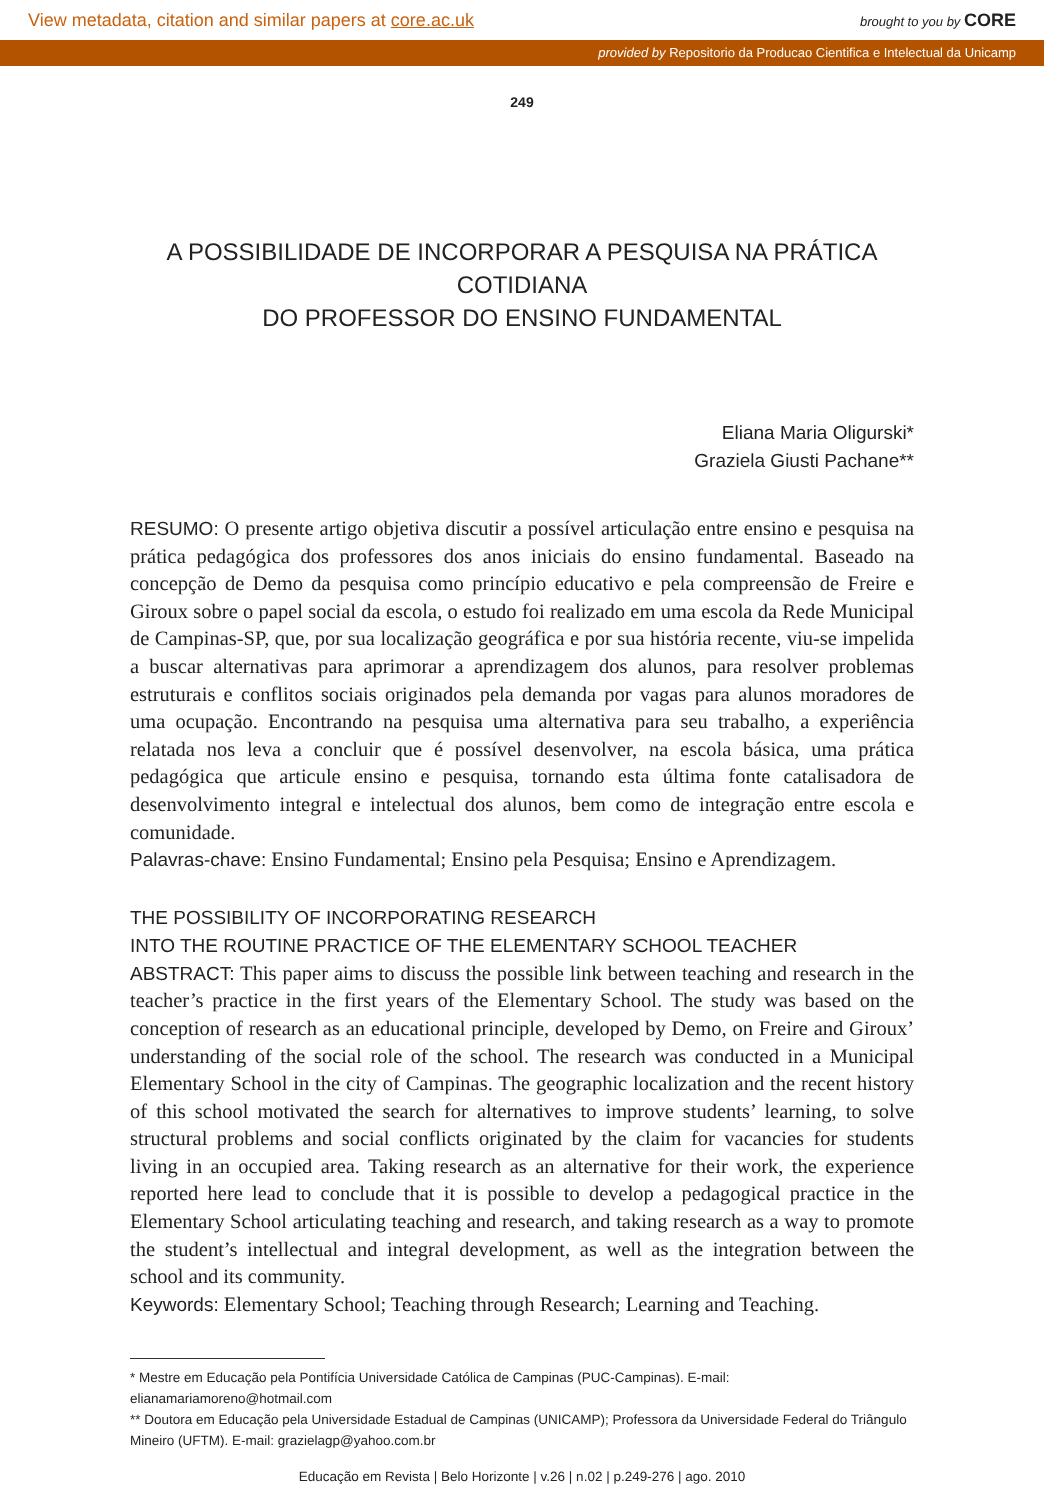View metadata, citation and similar papers at core.ac.uk brought to you by CORE
provided by Repositorio da Producao Cientifica e Intelectual da Unicamp
249
A POSSIBILIDADE DE INCORPORAR A PESQUISA NA PRÁTICA COTIDIANA
DO PROFESSOR DO ENSINO FUNDAMENTAL
Eliana Maria Oligurski*
Graziela Giusti Pachane**
RESUMO: O presente artigo objetiva discutir a possível articulação entre ensino e pesquisa na prática pedagógica dos professores dos anos iniciais do ensino fundamental. Baseado na concepção de Demo da pesquisa como princípio educativo e pela compreensão de Freire e Giroux sobre o papel social da escola, o estudo foi realizado em uma escola da Rede Municipal de Campinas-SP, que, por sua localização geográfica e por sua história recente, viu-se impelida a buscar alternativas para aprimorar a aprendizagem dos alunos, para resolver problemas estruturais e conflitos sociais originados pela demanda por vagas para alunos moradores de uma ocupação. Encontrando na pesquisa uma alternativa para seu trabalho, a experiência relatada nos leva a concluir que é possível desenvolver, na escola básica, uma prática pedagógica que articule ensino e pesquisa, tornando esta última fonte catalisadora de desenvolvimento integral e intelectual dos alunos, bem como de integração entre escola e comunidade.
Palavras-chave: Ensino Fundamental; Ensino pela Pesquisa; Ensino e Aprendizagem.
THE POSSIBILITY OF INCORPORATING RESEARCH
INTO THE ROUTINE PRACTICE OF THE ELEMENTARY SCHOOL TEACHER
ABSTRACT: This paper aims to discuss the possible link between teaching and research in the teacher’s practice in the first years of the Elementary School. The study was based on the conception of research as an educational principle, developed by Demo, on Freire and Giroux’ understanding of the social role of the school. The research was conducted in a Municipal Elementary School in the city of Campinas. The geographic localization and the recent history of this school motivated the search for alternatives to improve students’ learning, to solve structural problems and social conflicts originated by the claim for vacancies for students living in an occupied area. Taking research as an alternative for their work, the experience reported here lead to conclude that it is possible to develop a pedagogical practice in the Elementary School articulating teaching and research, and taking research as a way to promote the student’s intellectual and integral development, as well as the integration between the school and its community.
Keywords: Elementary School; Teaching through Research; Learning and Teaching.
* Mestre em Educação pela Pontifícia Universidade Católica de Campinas (PUC-Campinas). E-mail: elianamariamoreno@hotmail.com
** Doutora em Educação pela Universidade Estadual de Campinas (UNICAMP); Professora da Universidade Federal do Triângulo Mineiro (UFTM). E-mail: grazielagp@yahoo.com.br
Educação em Revista | Belo Horizonte | v.26 | n.02 | p.249-276 | ago. 2010